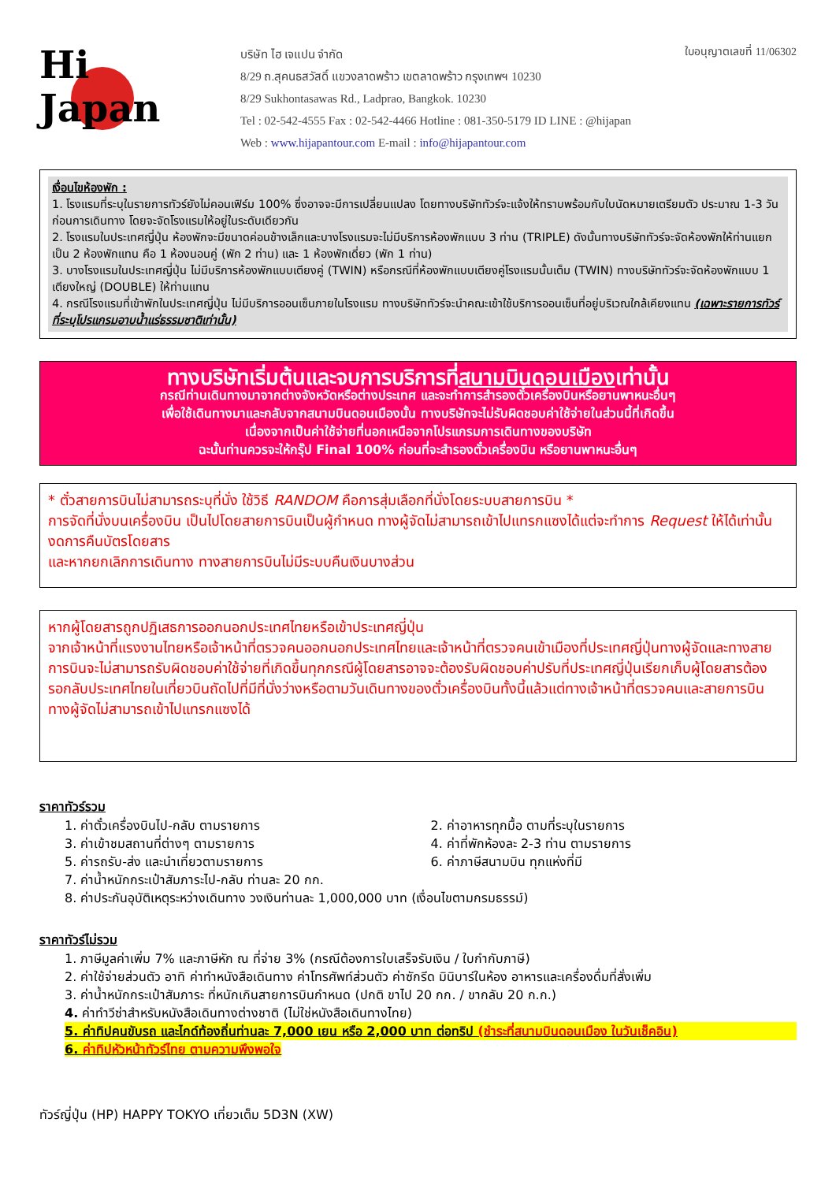Hi
Japan
บริษัท ไฮ เจแปน จำกัด
8/29 ถ.สุคนธสวัสดิ์ แขวงลาดพร้าว เขตลาดพร้าว กรุงเทพฯ 10230
8/29 Sukhontasawas Rd., Ladprao, Bangkok. 10230
Tel : 02-542-4555 Fax : 02-542-4466 Hotline : 081-350-5179 ID LINE : @hijapan
Web : www.hijapantour.com E-mail : info@hijapantour.com
ใบอนุญาตเลขที่ 11/06302
เงื่อนไขห้องพัก :
1. โรงแรมที่ระบุในรายการทัวร์ยังไม่คอนเฟิร์ม 100% ซึ่งอาจจะมีการเปลี่ยนแปลง โดยทางบริษัททัวร์จะแจ้งให้ทราบพร้อมกับใบนัดหมายเตรียมตัว ประมาณ 1-3 วัน ก่อนการเดินทาง โดยจะจัดโรงแรมให้อยู่ในระดับเดียวกัน
2. โรงแรมในประเทศญี่ปุ่น ห้องพักจะมีขนาดค่อนข้างเล็กและบางโรงแรมจะไม่มีบริการห้องพักแบบ 3 ท่าน (TRIPLE) ดังนั้นทางบริษัททัวร์จะจัดห้องพักให้ท่านแยกเป็น 2 ห้องพักแทน คือ 1 ห้องนอนคู่ (พัก 2 ท่าน) และ 1 ห้องพักเดี่ยว (พัก 1 ท่าน)
3. บางโรงแรมในประเทศญี่ปุ่น ไม่มีบริการห้องพักแบบเตียงคู่ (TWIN) หรือกรณีที่ห้องพักแบบเตียงคู่โรงแรมนั้นเต็ม (TWIN) ทางบริษัททัวร์จะจัดห้องพักแบบ 1 เตียงใหญ่ (DOUBLE) ให้ท่านแทน
4. กรณีโรงแรมที่เข้าพักในประเทศญี่ปุ่น ไม่มีบริการออนเซ็นภายในโรงแรม ทางบริษัททัวร์จะนำคณะเข้าใช้บริการออนเซ็นที่อยู่บริเวณใกล้เคียงแทน (เฉพาะรายการทัวร์ที่ระบุโปรแกรมอาบน้ำแร่ธรรมชาติเท่านั้น)
ทางบริษัทเริ่มต้นและจบการบริการที่สนามบินดอนเมืองเท่านั้น
กรณีท่านเดินทางมาจากต่างจังหวัดหรือต่างประเทศ และจะทำการสำรองตั๋วเครื่องบินหรือยานพาหนะอื่นๆ
เพื่อใช้เดินทางมาและกลับจากสนามบินดอนเมืองนั้น ทางบริษัทจะไม่รับผิดชอบค่าใช้จ่ายในส่วนนี้ที่เกิดขึ้น
เนื่องจากเป็นค่าใช้จ่ายที่นอกเหนือจากโปรแกรมการเดินทางของบริษัท
ฉะนั้นท่านควรจะให้กรุ๊ป Final 100% ก่อนที่จะสำรองตั๋วเครื่องบิน หรือยานพาหนะอื่นๆ
* ตั๋วสายการบินไม่สามารถระบุที่นั่ง ใช้วิธี RANDOM คือการสุ่มเลือกที่นั่งโดยระบบสายการบิน *
การจัดที่นั่งบนเครื่องบิน เป็นไปโดยสายการบินเป็นผู้กำหนด ทางผู้จัดไม่สามารถเข้าไปแทรกแซงได้แต่จะทำการ Request ให้ได้เท่านั้น งดการคืนบัตรโดยสาร
และหากยกเลิกการเดินทาง ทางสายการบินไม่มีระบบคืนเงินบางส่วน
หากผู้โดยสารถูกปฏิเสธการออกนอกประเทศไทยหรือเข้าประเทศญี่ปุ่น
จากเจ้าหน้าที่แรงงานไทยหรือเจ้าหน้าที่ตรวจคนออกนอกประเทศไทยและเจ้าหน้าที่ตรวจคนเข้าเมืองที่ประเทศญี่ปุ่นทางผู้จัดและทางสายการบินจะไม่สามารถรับผิดชอบค่าใช้จ่ายที่เกิดขึ้นทุกกรณีผู้โดยสารอาจจะต้องรับผิดชอบค่าปรับที่ประเทศญี่ปุ่นเรียกเก็บผู้โดยสารต้องรอกลับประเทศไทยในเที่ยวบินถัดไปที่มีที่นั่งว่างหรือตามวันเดินทางของตั๋วเครื่องบินทั้งนี้แล้วแต่ทางเจ้าหน้าที่ตรวจคนและสายการบิน ทางผู้จัดไม่สามารถเข้าไปแทรกแซงได้
ราคาทัวร์รวม
1. ค่าตั๋วเครื่องบินไป-กลับ ตามรายการ
2. ค่าอาหารทุกมื้อ ตามที่ระบุในรายการ
3. ค่าเข้าชมสถานที่ต่างๆ ตามรายการ
4. ค่าที่พักห้องละ 2-3 ท่าน ตามรายการ
5. ค่ารถรับ-ส่ง และนำเที่ยวตามรายการ
6. ค่าภาษีสนามบิน ทุกแห่งที่มี
7. ค่าน้ำหนักกระเป๋าสัมภาระไป-กลับ ท่านละ 20 กก.
8. ค่าประกันอุบัติเหตุระหว่างเดินทาง วงเงินท่านละ 1,000,000 บาท (เงื่อนไขตามกรมธรรม์)
ราคาทัวร์ไม่รวม
1. ภาษีมูลค่าเพิ่ม 7% และภาษีหัก ณ ที่จ่าย 3% (กรณีต้องการใบเสร็จรับเงิน / ใบกำกับภาษี)
2. ค่าใช้จ่ายส่วนตัว อาทิ ค่าทำหนังสือเดินทาง ค่าโทรศัพท์ส่วนตัว ค่าซักรีด มินิบาร์ในห้อง อาหารและเครื่องดื่มที่สั่งเพิ่ม
3. ค่าน้ำหนักกระเป๋าสัมภาระ ที่หนักเกินสายการบินกำหนด (ปกติ ขาไป 20 กก. / ขากลับ 20 ก.ก.)
4. ค่าทำวีซ่าสำหรับหนังสือเดินทางต่างชาติ (ไม่ใช่หนังสือเดินทางไทย)
5. ค่าทิปคนขับรถ และไกด์ท้องถิ่นท่านละ 7,000 เยน หรือ 2,000 บาท ต่อทริป (ชำระที่สนามบินดอนเมือง ในวันเช็คอิน)
6. ค่าทิปหัวหน้าทัวร์ไทย ตามความพึงพอใจ
ทัวร์ญี่ปุ่น (HP) HAPPY TOKYO เที่ยวเต็ม 5D3N (XW)